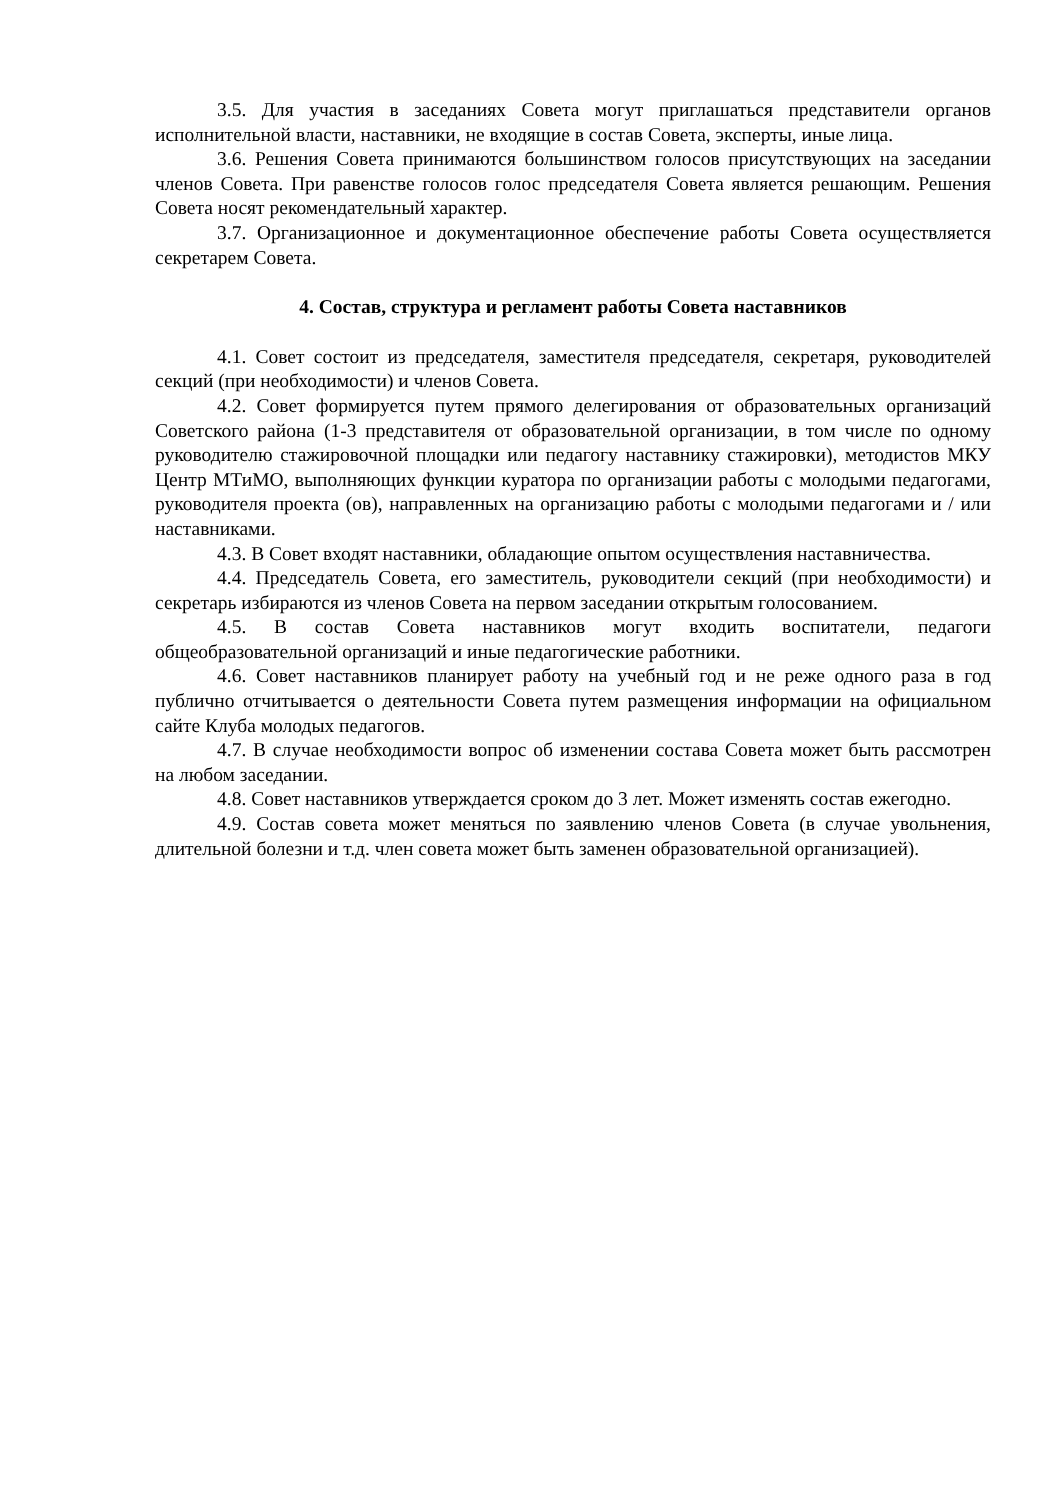3.5. Для участия в заседаниях Совета могут приглашаться представители органов исполнительной власти, наставники, не входящие в состав Совета, эксперты, иные лица.
3.6. Решения Совета принимаются большинством голосов присутствующих на заседании членов Совета. При равенстве голосов голос председателя Совета является решающим. Решения Совета носят рекомендательный характер.
3.7. Организационное и документационное обеспечение работы Совета осуществляется секретарем Совета.
4. Состав, структура и регламент работы Совета наставников
4.1. Совет состоит из председателя, заместителя председателя, секретаря, руководителей секций (при необходимости) и членов Совета.
4.2. Совет формируется путем прямого делегирования от образовательных организаций Советского района (1-3 представителя от образовательной организации, в том числе по одному руководителю стажировочной площадки или педагогу наставнику стажировки), методистов МКУ Центр МТиМО, выполняющих функции куратора по организации работы с молодыми педагогами, руководителя проекта (ов), направленных на организацию работы с молодыми педагогами и / или наставниками.
4.3. В Совет входят наставники, обладающие опытом осуществления наставничества.
4.4. Председатель Совета, его заместитель, руководители секций (при необходимости) и секретарь избираются из членов Совета на первом заседании открытым голосованием.
4.5. В состав Совета наставников могут входить воспитатели, педагоги общеобразовательной организаций и иные педагогические работники.
4.6. Совет наставников планирует работу на учебный год и не реже одного раза в год публично отчитывается о деятельности Совета путем размещения информации на официальном сайте Клуба молодых педагогов.
4.7. В случае необходимости вопрос об изменении состава Совета может быть рассмотрен на любом заседании.
4.8. Совет наставников утверждается сроком до 3 лет. Может изменять состав ежегодно.
4.9. Состав совета может меняться по заявлению членов Совета (в случае увольнения, длительной болезни и т.д. член совета может быть заменен образовательной организацией).